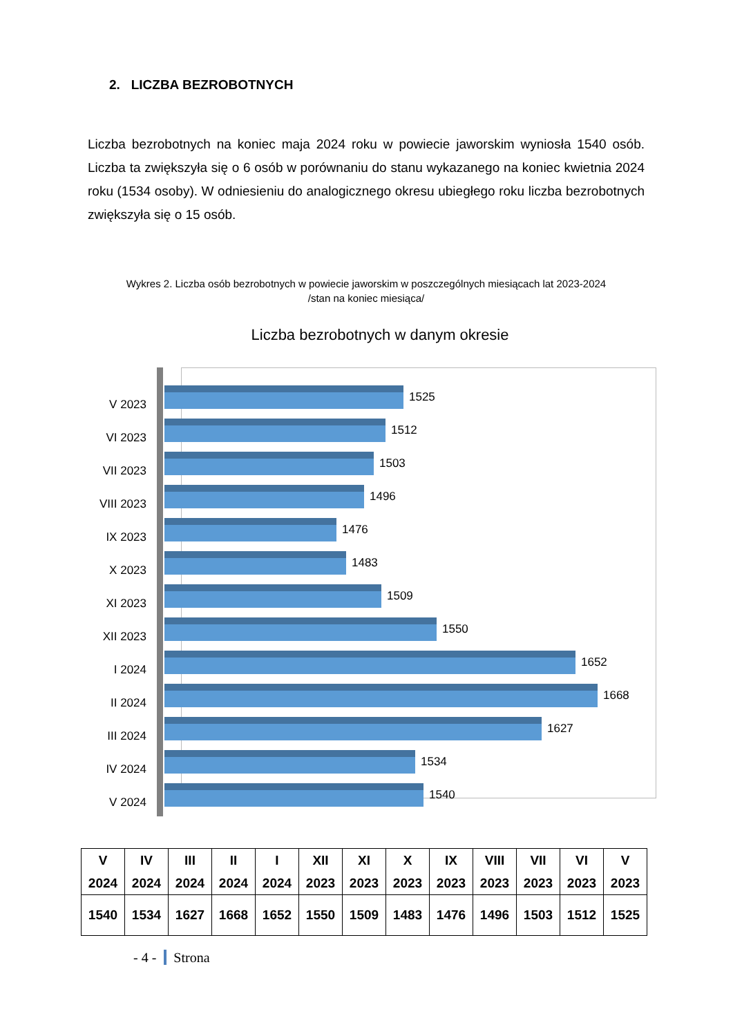2. LICZBA BEZROBOTNYCH
Liczba bezrobotnych na koniec maja 2024 roku w powiecie jaworskim wyniosła 1540 osób. Liczba ta zwiększyła się o 6 osób w porównaniu do stanu wykazanego na koniec kwietnia 2024 roku (1534 osoby). W odniesieniu do analogicznego okresu ubiegłego roku liczba bezrobotnych zwiększyła się o 15 osób.
Wykres 2. Liczba osób bezrobotnych w powiecie jaworskim w poszczególnych miesiącach lat 2023-2024
/stan na koniec miesiąca/
Liczba bezrobotnych w danym okresie
V 2023
1525
VI 2023
1512
VII 2023
1503
VIII 2023
1496
IX 2023
1476
X 2023
1483
XI 2023
1509
XII 2023
1550
I 2024
1652
II 2024
1668
III 2024
1627
IV 2024
1534
V 2024
1540
| V 2024 | IV 2024 | III 2024 | II 2024 | I 2024 | XII 2023 | XI 2023 | X 2023 | IX 2023 | VIII 2023 | VII 2023 | VI 2023 | V 2023 |
| --- | --- | --- | --- | --- | --- | --- | --- | --- | --- | --- | --- | --- |
| 1540 | 1534 | 1627 | 1668 | 1652 | 1550 | 1509 | 1483 | 1476 | 1496 | 1503 | 1512 | 1525 |
- 4 - Strona